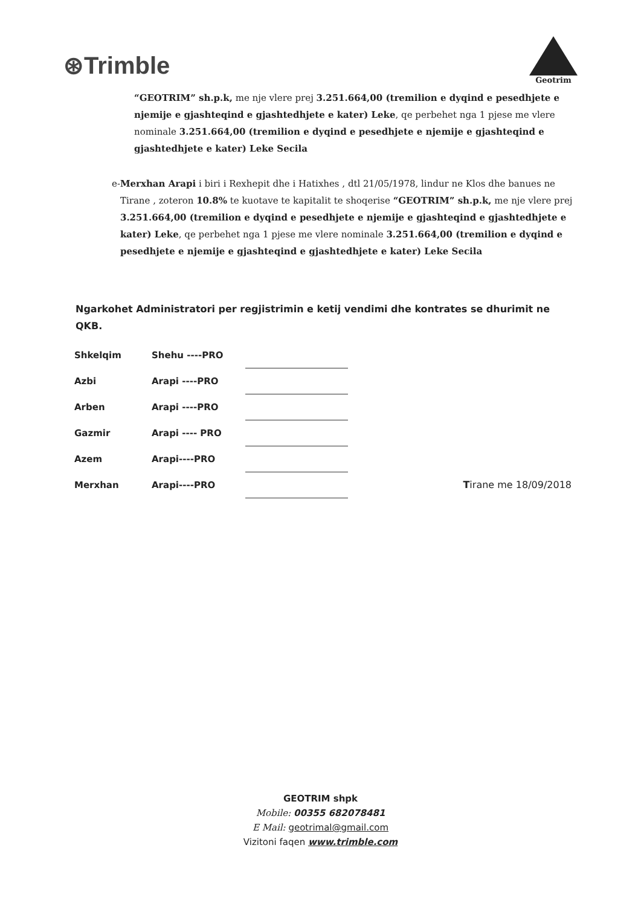⊛Trimble
Geotrim
“GEOTRIM” sh.p.k, me nje vlere prej 3.251.664,00 (tremilion e dyqind e pesedhjete e njemije e gjashteqind e gjashtedhjete e kater) Leke, qe perbehet nga 1 pjese me vlere nominale 3.251.664,00 (tremilion e dyqind e pesedhjete e njemije e gjashteqind e gjashtedhjete e kater) Leke Secila
e- Merxhan Arapi i biri i Rexhepit dhe i Hatixhes , dtl 21/05/1978, lindur ne Klos dhe banues ne Tirane , zoteron 10.8% te kuotave te kapitalit te shoqerise “GEOTRIM” sh.p.k, me nje vlere prej 3.251.664,00 (tremilion e dyqind e pesedhjete e njemije e gjashteqind e gjashtedhjete e kater) Leke, qe perbehet nga 1 pjese me vlere nominale 3.251.664,00 (tremilion e dyqind e pesedhjete e njemije e gjashteqind e gjashtedhjete e kater) Leke Secila
Ngarkohet Administratori per regjistrimin e ketij vendimi dhe kontrates se dhurimit ne QKB.
| Shkelqim | Shehu ----PRO | | |
| Azbi | Arapi ----PRO | | |
| Arben | Arapi ----PRO | | |
| Gazmir | Arapi ---- PRO | | |
| Azem | Arapi----PRO | | |
| Merxhan | Arapi----PRO | | T irane me 18/09/2018 |
GEOTRIM shpk
Mobile: 00355 682078481
E Mail: geotrimal@gmail.com
Vizitoni faqen www.trimble.com